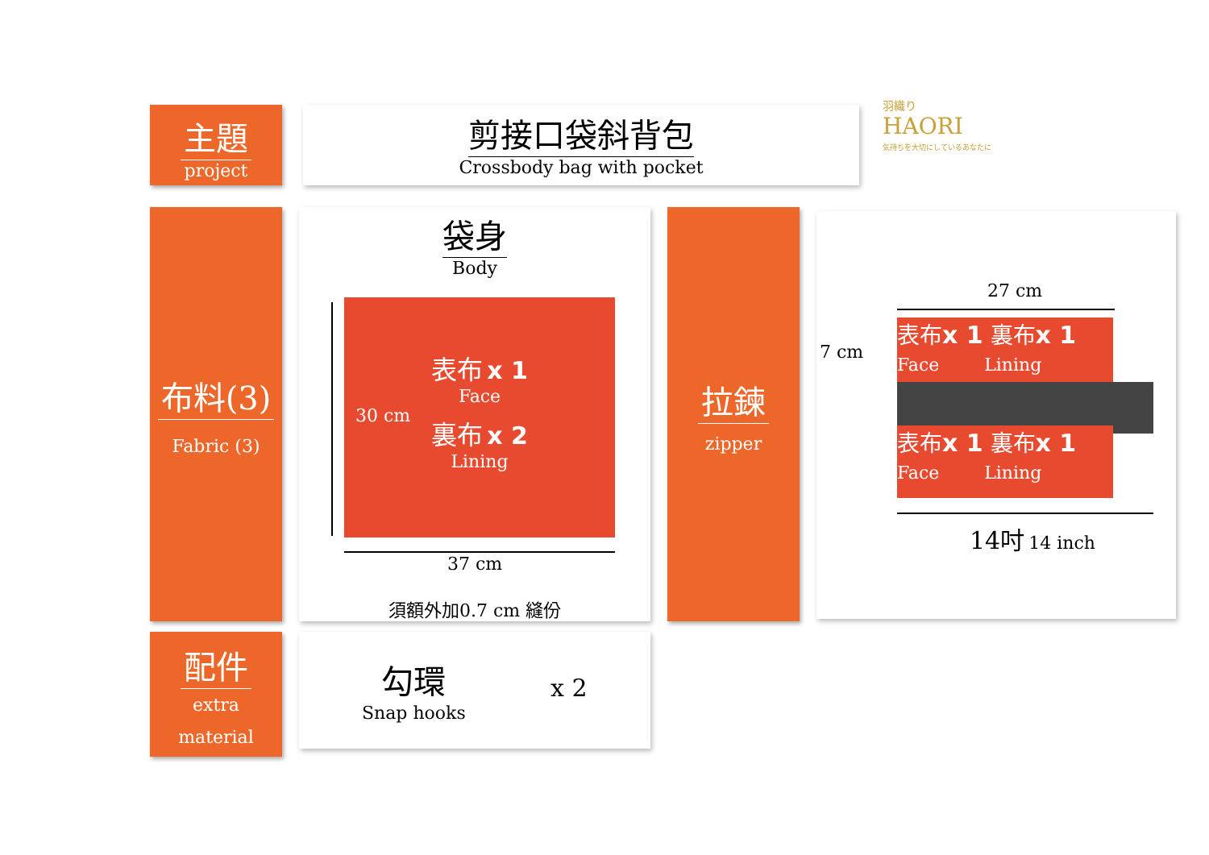主題
project
剪接口袋斜背包
Crossbody bag with pocket
羽織り
HAORI
気持ちを大切にしているあなたに
布料(3)
Fabric (3)
袋身
Body
30 cm
表布 x 1
Face
裏布 x 2
Lining
37 cm
須額外加0.7 cm 縫份
拉鍊
zipper
27 cm
7 cm
表布x 1 裏布x 1
Face Lining
表布x 1 裏布x 1
Face Lining
14吋 14 inch
配件
extra
material
勾環
Snap hooks
x 2